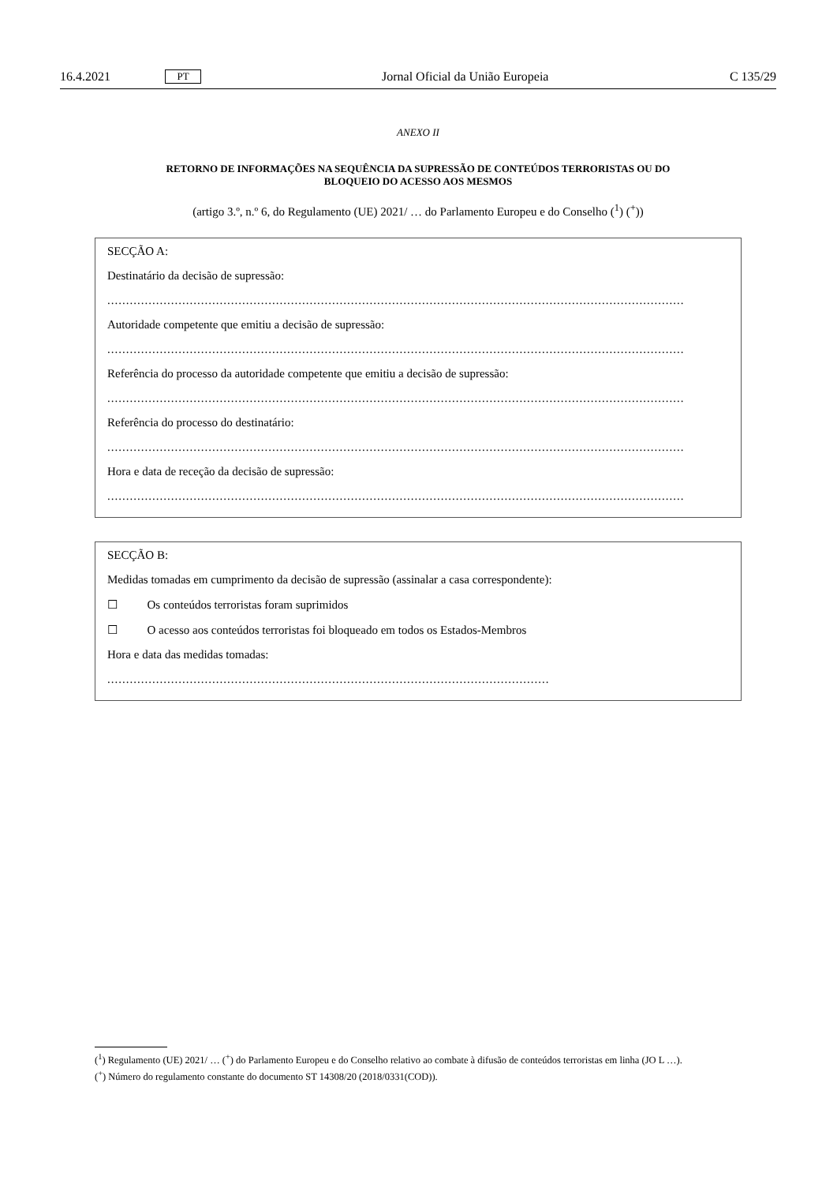16.4.2021 PT Jornal Oficial da União Europeia C 135/29
ANEXO II
RETORNO DE INFORMAÇÕES NA SEQUÊNCIA DA SUPRESSÃO DE CONTEÚDOS TERRORISTAS OU DO
BLOQUEIO DO ACESSO AOS MESMOS
(artigo 3.º, n.º 6, do Regulamento (UE) 2021/ … do Parlamento Europeu e do Conselho (<sup>1</sup>) (<sup>+</sup>))
SECÇÃO A:
Destinatário da decisão de supressão:
..........................................................................................................................................................
Autoridade competente que emitiu a decisão de supressão:
..........................................................................................................................................................
Referência do processo da autoridade competente que emitiu a decisão de supressão:
..........................................................................................................................................................
Referência do processo do destinatário:
..........................................................................................................................................................
Hora e data de receção da decisão de supressão:
..........................................................................................................................................................
SECÇÃO B:
Medidas tomadas em cumprimento da decisão de supressão (assinalar a casa correspondente):
☐ Os conteúdos terroristas foram suprimidos
☐ O acesso aos conteúdos terroristas foi bloqueado em todos os Estados-Membros
Hora e data das medidas tomadas:
......................................................................................................................
(<sup>1</sup>) Regulamento (UE) 2021/ … (<sup>+</sup>) do Parlamento Europeu e do Conselho relativo ao combate à difusão de conteúdos terroristas em linha (JO L …).
(<sup>+</sup>) Número do regulamento constante do documento ST 14308/20 (2018/0331(COD)).